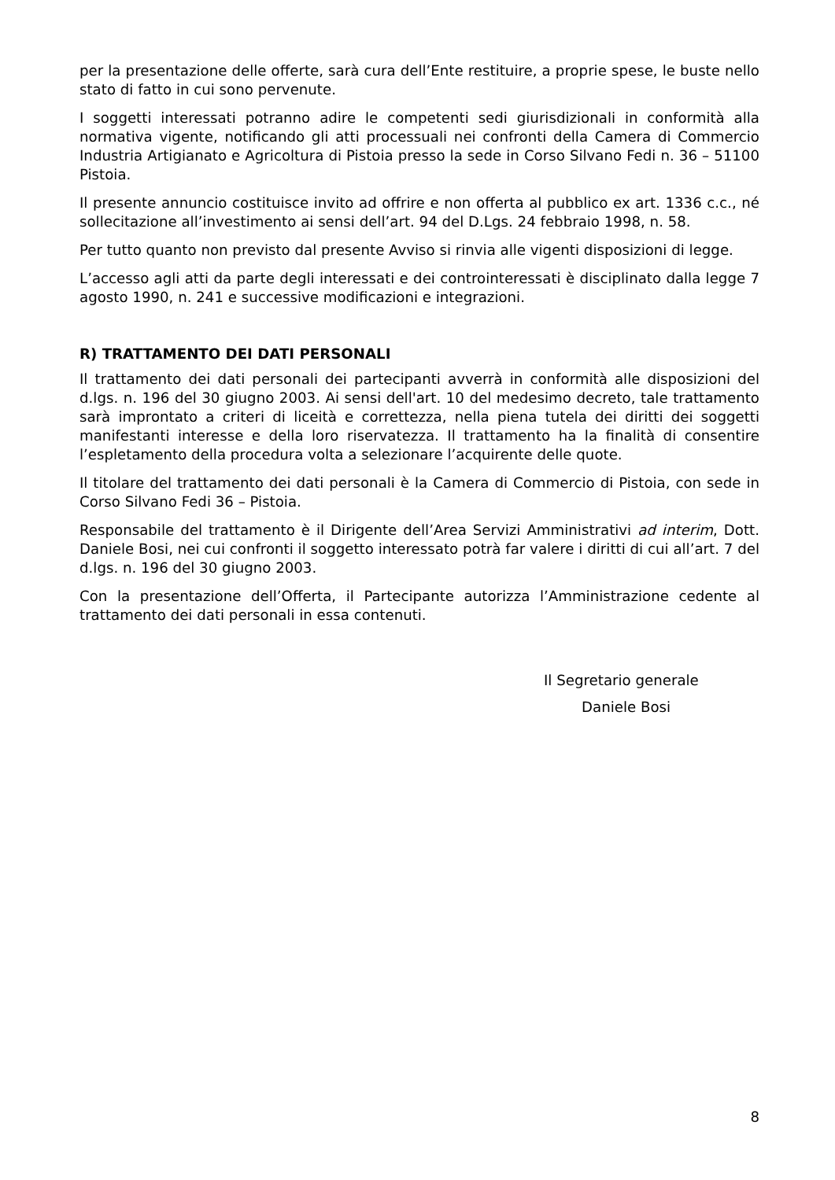per la presentazione delle offerte, sarà cura dell’Ente restituire, a proprie spese, le buste nello stato di fatto in cui sono pervenute.
I soggetti interessati potranno adire le competenti sedi giurisdizionali in conformità alla normativa vigente, notificando gli atti processuali nei confronti della Camera di Commercio Industria Artigianato e Agricoltura di Pistoia presso la sede in Corso Silvano Fedi n. 36 – 51100 Pistoia.
Il presente annuncio costituisce invito ad offrire e non offerta al pubblico ex art. 1336 c.c., né sollecitazione all’investimento ai sensi dell’art. 94 del D.Lgs. 24 febbraio 1998, n. 58.
Per tutto quanto non previsto dal presente Avviso si rinvia alle vigenti disposizioni di legge.
L’accesso agli atti da parte degli interessati e dei controinteressati è disciplinato dalla legge 7 agosto 1990, n. 241 e successive modificazioni e integrazioni.
R) TRATTAMENTO DEI DATI PERSONALI
Il trattamento dei dati personali dei partecipanti avverrà in conformità alle disposizioni del d.lgs. n. 196 del 30 giugno 2003. Ai sensi dell'art. 10 del medesimo decreto, tale trattamento sarà improntato a criteri di liceità e correttezza, nella piena tutela dei diritti dei soggetti manifestanti interesse e della loro riservatezza. Il trattamento ha la finalità di consentire l’espletamento della procedura volta a selezionare l’acquirente delle quote.
Il titolare del trattamento dei dati personali è la Camera di Commercio di Pistoia, con sede in Corso Silvano Fedi 36 – Pistoia.
Responsabile del trattamento è il Dirigente dell’Area Servizi Amministrativi ad interim, Dott. Daniele Bosi, nei cui confronti il soggetto interessato potrà far valere i diritti di cui all’art. 7 del d.lgs. n. 196 del 30 giugno 2003.
Con la presentazione dell’Offerta, il Partecipante autorizza l’Amministrazione cedente al trattamento dei dati personali in essa contenuti.
Il Segretario generale
Daniele Bosi
8